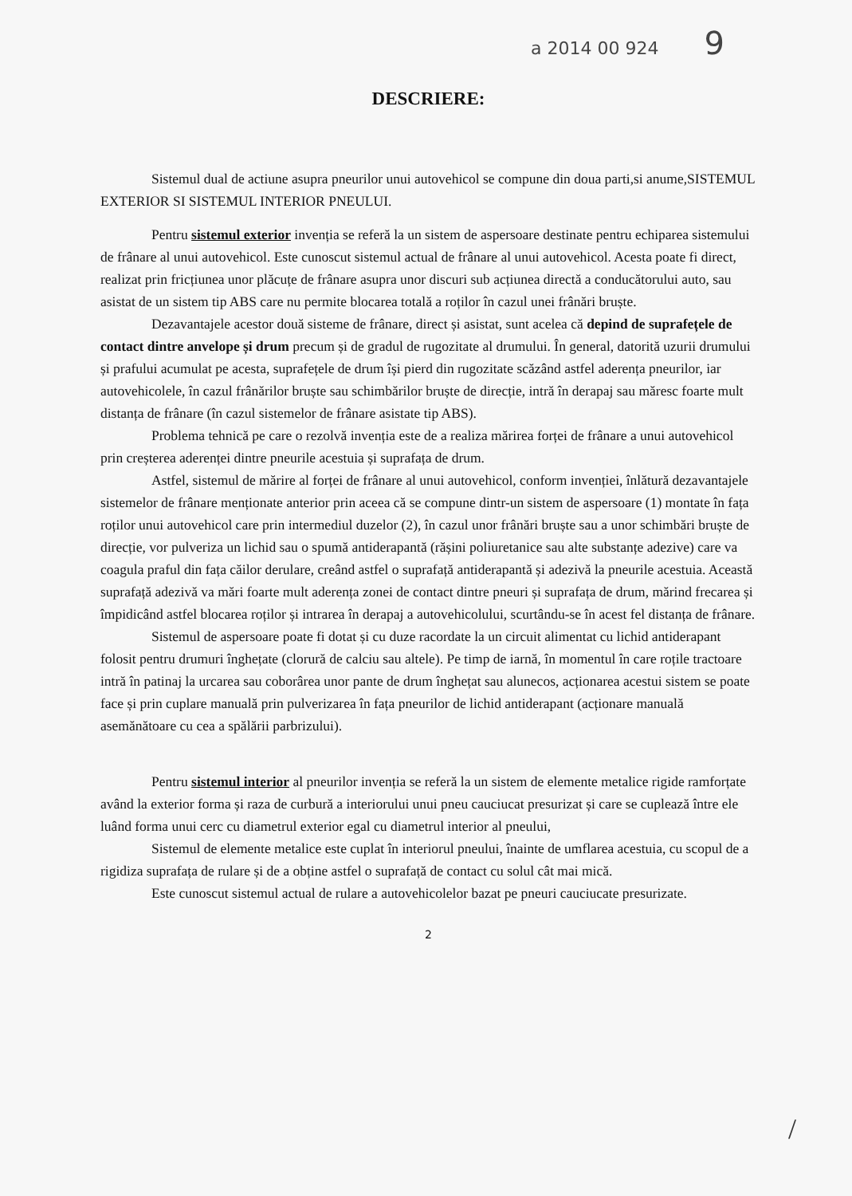a 2014 00 924 9
DESCRIERE:
Sistemul dual de actiune asupra pneurilor unui autovehicol se compune din doua parti,si anume,SISTEMUL EXTERIOR SI SISTEMUL INTERIOR PNEULUI.
Pentru sistemul exterior invenția se referă la un sistem de aspersoare destinate pentru echiparea sistemului de frânare al unui autovehicol. Este cunoscut sistemul actual de frânare al unui autovehicol. Acesta poate fi direct, realizat prin fricțiunea unor plăcuțe de frânare asupra unor discuri sub acțiunea directă a conducătorului auto, sau asistat de un sistem tip ABS care nu permite blocarea totală a roților în cazul unei frânări bruște.
Dezavantajele acestor două sisteme de frânare, direct și asistat, sunt acelea că depind de suprafețele de contact dintre anvelope și drum precum și de gradul de rugozitate al drumului. În general, datorită uzurii drumului și prafului acumulat pe acesta, suprafețele de drum își pierd din rugozitate scăzând astfel aderența pneurilor, iar autovehicolele, în cazul frânărilor bruște sau schimbărilor bruște de direcție, intră în derapaj sau măresc foarte mult distanța de frânare (în cazul sistemelor de frânare asistate tip ABS).
Problema tehnică pe care o rezolvă invenția este de a realiza mărirea forței de frânare a unui autovehicol prin creșterea aderenței dintre pneurile acestuia și suprafața de drum.
Astfel, sistemul de mărire al forței de frânare al unui autovehicol, conform invenției, înlătură dezavantajele sistemelor de frânare menționate anterior prin aceea că se compune dintr-un sistem de aspersoare (1) montate în fața roților unui autovehicol care prin intermediul duzelor (2), în cazul unor frânări bruște sau a unor schimbări bruște de direcție, vor pulveriza un lichid sau o spumă antiderapantă (rășini poliuretanice sau alte substanțe adezive) care va coagula praful din fața căilor derulare, creând astfel o suprafață antiderapantă și adezivă la pneurile acestuia. Această suprafață adezivă va mări foarte mult aderența zonei de contact dintre pneuri și suprafața de drum, mărind frecarea și împidicând astfel blocarea roților și intrarea în derapaj a autovehicolului, scurtându-se în acest fel distanța de frânare.
Sistemul de aspersoare poate fi dotat și cu duze racordate la un circuit alimentat cu lichid antiderapant folosit pentru drumuri înghețate (clorură de calciu sau altele). Pe timp de iarnă, în momentul în care roțile tractoare intră în patinaj la urcarea sau coborârea unor pante de drum înghețat sau alunecos, acționarea acestui sistem se poate face și prin cuplare manuală prin pulverizarea în fața pneurilor de lichid antiderapant (acționare manuală asemănătoare cu cea a spălării parbrizului).
Pentru sistemul interior al pneurilor invenția se referă la un sistem de elemente metalice rigide ramforțate având la exterior forma și raza de curbură a interiorului unui pneu cauciucat presurizat și care se cuplează între ele luând forma unui cerc cu diametrul exterior egal cu diametrul interior al pneului,
Sistemul de elemente metalice este cuplat în interiorul pneului, înainte de umflarea acestuia, cu scopul de a rigidiza suprafața de rulare și de a obține astfel o suprafață de contact cu solul cât mai mică.
Este cunoscut sistemul actual de rulare a autovehicolelor bazat pe pneuri cauciucate presurizate.
2
/